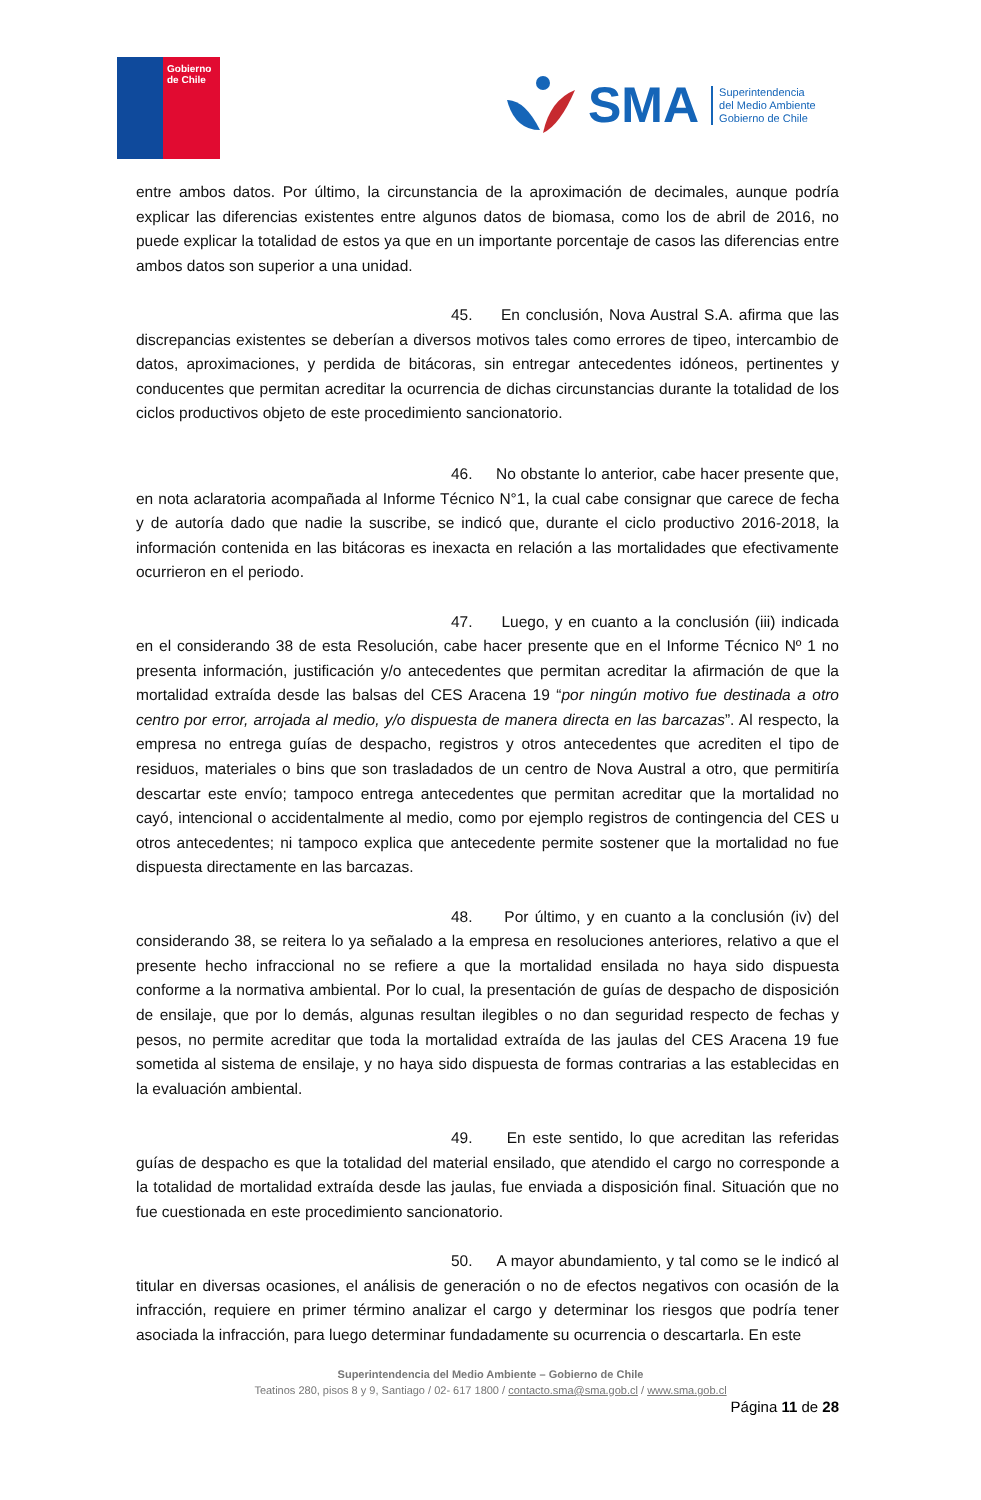Gobierno
de Chile
SMA
Superintendencia
del Medio Ambiente
Gobierno de Chile
entre ambos datos. Por último, la circunstancia de la aproximación de decimales, aunque podría explicar las diferencias existentes entre algunos datos de biomasa, como los de abril de 2016, no puede explicar la totalidad de estos ya que en un importante porcentaje de casos las diferencias entre ambos datos son superior a una unidad.
45. En conclusión, Nova Austral S.A. afirma que las discrepancias existentes se deberían a diversos motivos tales como errores de tipeo, intercambio de datos, aproximaciones, y perdida de bitácoras, sin entregar antecedentes idóneos, pertinentes y conducentes que permitan acreditar la ocurrencia de dichas circunstancias durante la totalidad de los ciclos productivos objeto de este procedimiento sancionatorio.
46. No obstante lo anterior, cabe hacer presente que, en nota aclaratoria acompañada al Informe Técnico N°1, la cual cabe consignar que carece de fecha y de autoría dado que nadie la suscribe, se indicó que, durante el ciclo productivo 2016-2018, la información contenida en las bitácoras es inexacta en relación a las mortalidades que efectivamente ocurrieron en el periodo.
47. Luego, y en cuanto a la conclusión (iii) indicada en el considerando 38 de esta Resolución, cabe hacer presente que en el Informe Técnico Nº 1 no presenta información, justificación y/o antecedentes que permitan acreditar la afirmación de que la mortalidad extraída desde las balsas del CES Aracena 19 “por ningún motivo fue destinada a otro centro por error, arrojada al medio, y/o dispuesta de manera directa en las barcazas”. Al respecto, la empresa no entrega guías de despacho, registros y otros antecedentes que acrediten el tipo de residuos, materiales o bins que son trasladados de un centro de Nova Austral a otro, que permitiría descartar este envío; tampoco entrega antecedentes que permitan acreditar que la mortalidad no cayó, intencional o accidentalmente al medio, como por ejemplo registros de contingencia del CES u otros antecedentes; ni tampoco explica que antecedente permite sostener que la mortalidad no fue dispuesta directamente en las barcazas.
48. Por último, y en cuanto a la conclusión (iv) del considerando 38, se reitera lo ya señalado a la empresa en resoluciones anteriores, relativo a que el presente hecho infraccional no se refiere a que la mortalidad ensilada no haya sido dispuesta conforme a la normativa ambiental. Por lo cual, la presentación de guías de despacho de disposición de ensilaje, que por lo demás, algunas resultan ilegibles o no dan seguridad respecto de fechas y pesos, no permite acreditar que toda la mortalidad extraída de las jaulas del CES Aracena 19 fue sometida al sistema de ensilaje, y no haya sido dispuesta de formas contrarias a las establecidas en la evaluación ambiental.
49. En este sentido, lo que acreditan las referidas guías de despacho es que la totalidad del material ensilado, que atendido el cargo no corresponde a la totalidad de mortalidad extraída desde las jaulas, fue enviada a disposición final. Situación que no fue cuestionada en este procedimiento sancionatorio.
50. A mayor abundamiento, y tal como se le indicó al titular en diversas ocasiones, el análisis de generación o no de efectos negativos con ocasión de la infracción, requiere en primer término analizar el cargo y determinar los riesgos que podría tener asociada la infracción, para luego determinar fundadamente su ocurrencia o descartarla. En este
Superintendencia del Medio Ambiente – Gobierno de Chile
Teatinos 280, pisos 8 y 9, Santiago / 02- 617 1800 / contacto.sma@sma.gob.cl / www.sma.gob.cl
Página 11 de 28